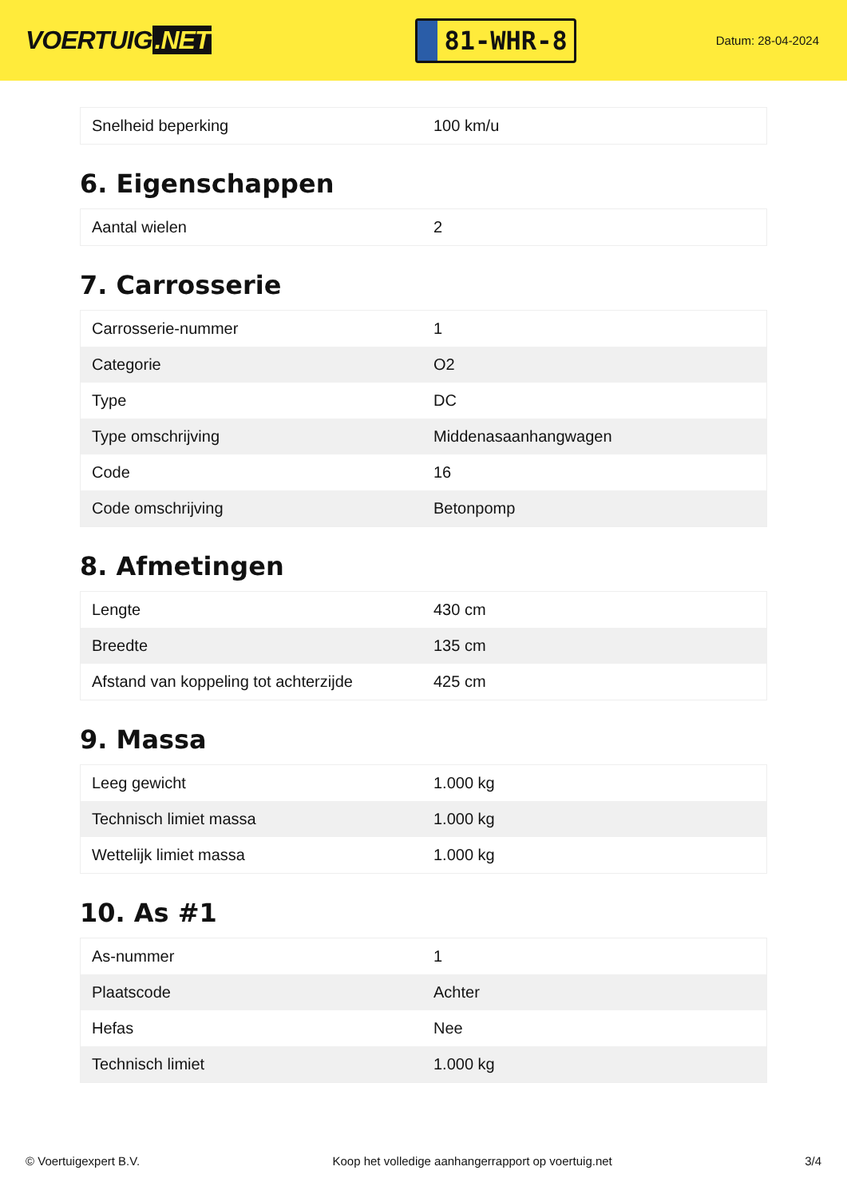VOERTUIG.NET
81-WHR-8
Datum: 28-04-2024
| Snelheid beperking | 100 km/u |
6. Eigenschappen
| Aantal wielen | 2 |
7. Carrosserie
| Carrosserie-nummer | 1 |
| Categorie | O2 |
| Type | DC |
| Type omschrijving | Middenasaanhangwagen |
| Code | 16 |
| Code omschrijving | Betonpomp |
8. Afmetingen
| Lengte | 430 cm |
| Breedte | 135 cm |
| Afstand van koppeling tot achterzijde | 425 cm |
9. Massa
| Leeg gewicht | 1.000 kg |
| Technisch limiet massa | 1.000 kg |
| Wettelijk limiet massa | 1.000 kg |
10. As #1
| As-nummer | 1 |
| Plaatscode | Achter |
| Hefas | Nee |
| Technisch limiet | 1.000 kg |
© Voertuigexpert B.V. Koop het volledige aanhangerrapport op voertuig.net 3/4